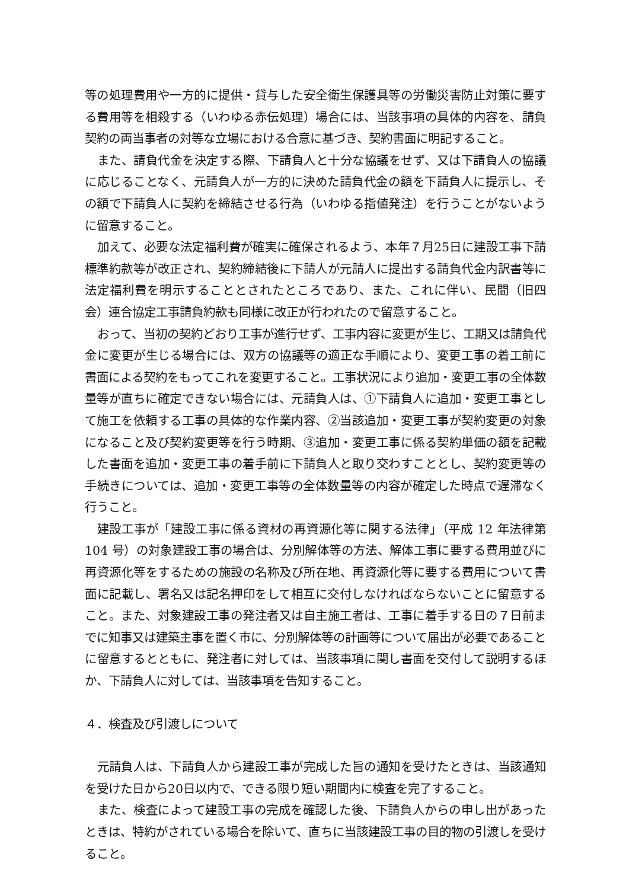等の処理費用や一方的に提供・貸与した安全衛生保護具等の労働災害防止対策に要する費用等を相殺する（いわゆる赤伝処理）場合には、当該事項の具体的内容を、請負契約の両当事者の対等な立場における合意に基づき、契約書面に明記すること。
また、請負代金を決定する際、下請負人と十分な協議をせず、又は下請負人の協議に応じることなく、元請負人が一方的に決めた請負代金の額を下請負人に提示し、その額で下請負人に契約を締結させる行為（いわゆる指値発注）を行うことがないように留意すること。
加えて、必要な法定福利費が確実に確保されるよう、本年７月25日に建設工事下請標準約款等が改正され、契約締結後に下請人が元請人に提出する請負代金内訳書等に法定福利費を明示することとされたところであり、また、これに伴い、民間（旧四会）連合協定工事請負約款も同様に改正が行われたので留意すること。
おって、当初の契約どおり工事が進行せず、工事内容に変更が生じ、工期又は請負代金に変更が生じる場合には、双方の協議等の適正な手順により、変更工事の着工前に書面による契約をもってこれを変更すること。工事状況により追加・変更工事の全体数量等が直ちに確定できない場合には、元請負人は、①下請負人に追加・変更工事として施工を依頼する工事の具体的な作業内容、②当該追加・変更工事が契約変更の対象になること及び契約変更等を行う時期、③追加・変更工事に係る契約単価の額を記載した書面を追加・変更工事の着手前に下請負人と取り交わすこととし、契約変更等の手続きについては、追加・変更工事等の全体数量等の内容が確定した時点で遅滞なく行うこと。
建設工事が「建設工事に係る資材の再資源化等に関する法律」（平成 12 年法律第 104 号）の対象建設工事の場合は、分別解体等の方法、解体工事に要する費用並びに再資源化等をするための施設の名称及び所在地、再資源化等に要する費用について書面に記載し、署名又は記名押印をして相互に交付しなければならないことに留意すること。また、対象建設工事の発注者又は自主施工者は、工事に着手する日の７日前までに知事又は建築主事を置く市に、分別解体等の計画等について届出が必要であることに留意するとともに、発注者に対しては、当該事項に関し書面を交付して説明するほか、下請負人に対しては、当該事項を告知すること。
４．検査及び引渡しについて
元請負人は、下請負人から建設工事が完成した旨の通知を受けたときは、当該通知を受けた日から20日以内で、できる限り短い期間内に検査を完了すること。
また、検査によって建設工事の完成を確認した後、下請負人からの申し出があったときは、特約がされている場合を除いて、直ちに当該建設工事の目的物の引渡しを受けること。